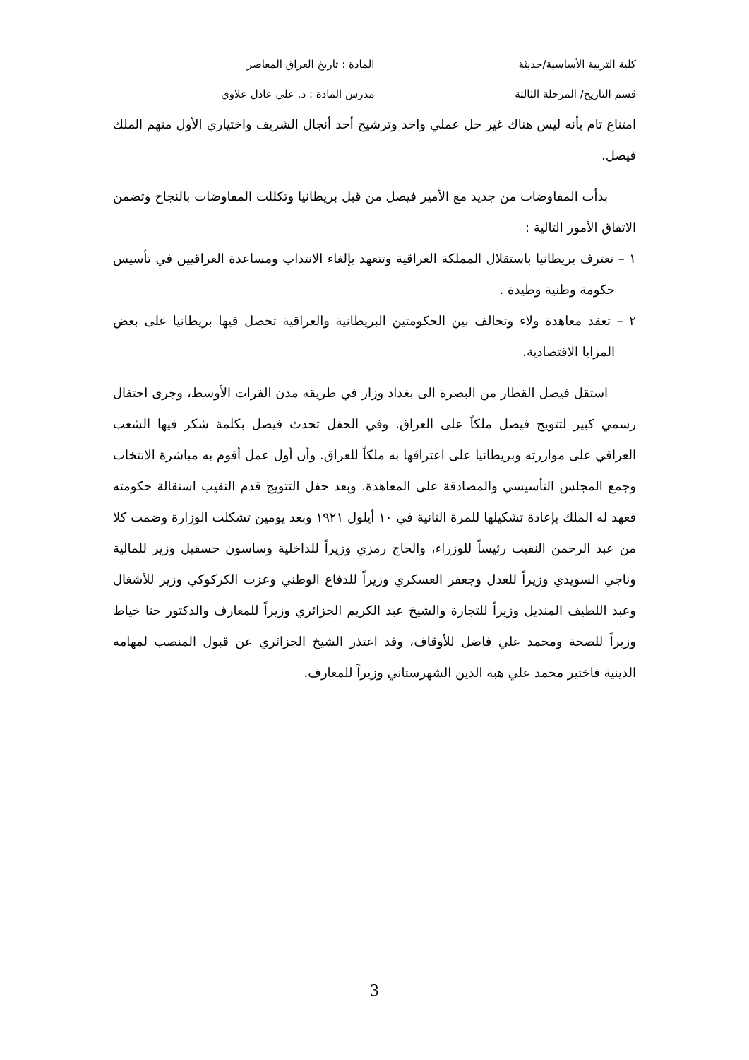كلية التربية الأساسية/حديثة المادة : تاريخ العراق المعاصر
قسم التاريخ/ المرحلة الثالثة مدرس المادة : د. علي عادل علاوي
امتناع تام بأنه ليس هناك غير حل عملي واحد وترشيح أحد أنجال الشريف واختياري الأول منهم الملك فيصل.
بدأت المفاوضات من جديد مع الأمير فيصل من قبل بريطانيا وتكللت المفاوضات بالنجاح وتضمن الاتفاق الأمور التالية :
١ – تعترف بريطانيا باستقلال المملكة العراقية وتتعهد بإلغاء الانتداب ومساعدة العراقيين في تأسيس حكومة وطنية وطيدة .
٢ – تعقد معاهدة ولاء وتحالف بين الحكومتين البريطانية والعراقية تحصل فيها بريطانيا على بعض المزايا الاقتصادية.
استقل فيصل القطار من البصرة الى بغداد وزار في طريقه مدن الفرات الأوسط، وجرى احتفال رسمي كبير لتتويج فيصل ملكاً على العراق. وفي الحفل تحدث فيصل بكلمة شكر فيها الشعب العراقي على موازرته وبريطانيا على اعترافها به ملكاً للعراق. وأن أول عمل أقوم به مباشرة الانتخاب وجمع المجلس التأسيسي والمصادقة على المعاهدة. وبعد حفل التتويج قدم النقيب استقالة حكومته فعهد له الملك بإعادة تشكيلها للمرة الثانية في ١٠ أيلول ١٩٢١ وبعد يومين تشكلت الوزارة وضمت كلا من عبد الرحمن النقيب رئيساً للوزراء، والحاج رمزي وزيراً للداخلية وساسون حسقيل وزير للمالية وناجي السويدي وزيراً للعدل وجعفر العسكري وزيراً للدفاع الوطني وعزت الكركوكي وزير للأشغال وعبد اللطيف المنديل وزيراً للتجارة والشيخ عبد الكريم الجزائري وزيراً للمعارف والدكتور حنا خياط وزيراً للصحة ومحمد علي فاضل للأوقاف، وقد اعتذر الشيخ الجزائري عن قبول المنصب لمهامه الدينية فاختير محمد علي هبة الدين الشهرستاني وزيراً للمعارف.
3